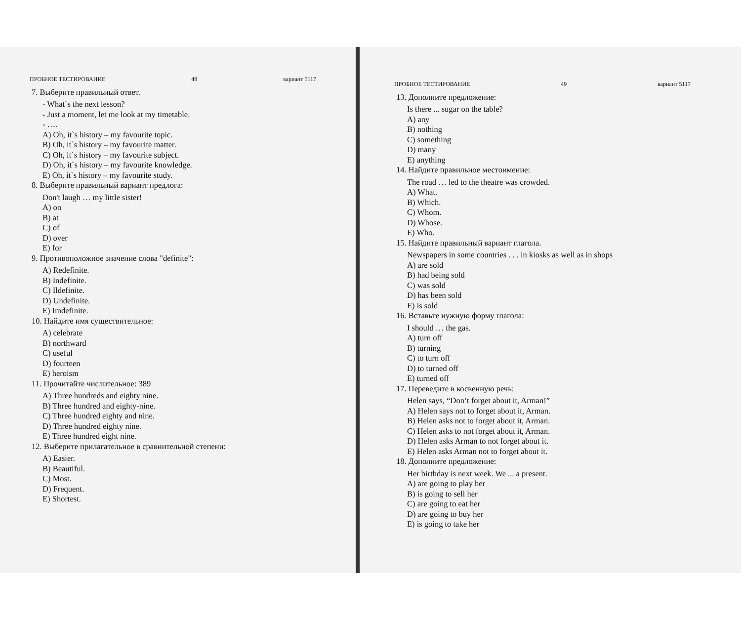ПРОБНОЕ ТЕСТИРОВАНИЕ 48 вариант 5117
7. Выберите правильный ответ.
- What`s the next lesson?
- Just a moment, let me look at my timetable.
- ….
A) Oh, it`s history – my favourite topic.
B) Oh, it`s history – my favourite matter.
C) Oh, it`s history – my favourite subject.
D) Oh, it`s history – my favourite knowledge.
E) Oh, it`s history – my favourite study.
8. Выберите правильный вариант предлога:
Don't laugh … my little sister!
A) on
B) at
C) of
D) over
E) for
9. Противоположное значение слова "definite":
A) Redefinite.
B) Indefinite.
C) Ildefinite.
D) Undefinite.
E) Imdefinite.
10. Найдите имя существительное:
A) celebrate
B) northward
C) useful
D) fourteen
E) heroism
11. Прочитайте числительное: 389
A) Three hundreds and eighty nine.
B) Three hundred and eighty-nine.
C) Three hundred eighty and nine.
D) Three hundred eighty nine.
E) Three hundred eight nine.
12. Выберите прилагательное в сравнительной степени:
A) Easier.
B) Beautiful.
C) Most.
D) Frequent.
E) Shortest.
ПРОБНОЕ ТЕСТИРОВАНИЕ 49 вариант 5117
13. Дополните предложение:
Is there ... sugar on the table?
A) any
B) nothing
C) something
D) many
E) anything
14. Найдите правильное местоимение:
The road … led to the theatre was crowded.
A) What.
B) Which.
C) Whom.
D) Whose.
E) Who.
15. Найдите правильный вариант глагола.
Newspapers in some countries . . . in kiosks as well as in shops
A) are sold
B) had being sold
C) was sold
D) has been sold
E) is sold
16. Вставьте нужную форму глагола:
I should … the gas.
A) turn off
B) turning
C) to turn off
D) to turned off
E) turned off
17. Переведите в косвенную речь:
Helen says, “Don’t forget about it, Arman!”
A) Helen says not to forget about it, Arman.
B) Helen asks not to forget about it, Arman.
C) Helen asks to not forget about it, Arman.
D) Helen asks Arman to not forget about it.
E) Helen asks Arman not to forget about it.
18. Дополните предложение:
Her birthday is next week. We ... a present.
A) are going to play her
B) is going to sell her
C) are going to eat her
D) are going to buy her
E) is going to take her